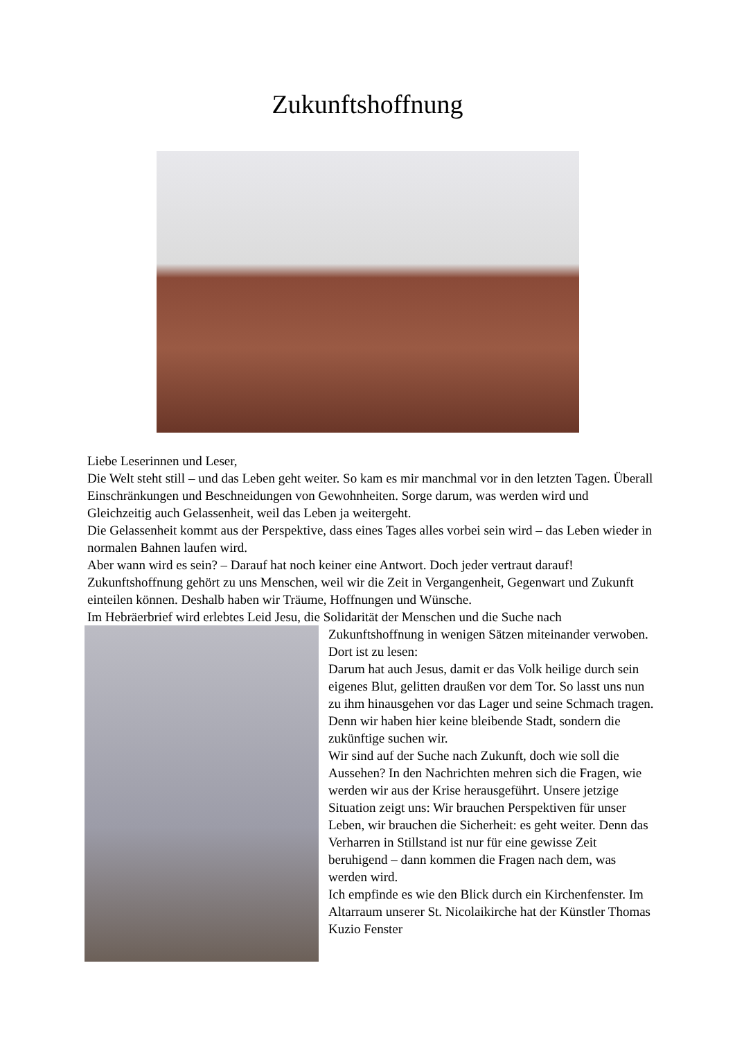Zukunftshoffnung
Liebe Leserinnen und Leser,
Die Welt steht still – und das Leben geht weiter. So kam es mir manchmal vor in den letzten Tagen. Überall Einschränkungen und Beschneidungen von Gewohnheiten. Sorge darum, was werden wird und Gleichzeitig auch Gelassenheit, weil das Leben ja weitergeht.
Die Gelassenheit kommt aus der Perspektive, dass eines Tages alles vorbei sein wird – das Leben wieder in normalen Bahnen laufen wird.
Aber wann wird es sein? – Darauf hat noch keiner eine Antwort. Doch jeder vertraut darauf! Zukunftshoffnung gehört zu uns Menschen, weil wir die Zeit in Vergangenheit, Gegenwart und Zukunft einteilen können. Deshalb haben wir Träume, Hoffnungen und Wünsche.
Im Hebräerbrief wird erlebtes Leid Jesu, die Solidarität der Menschen und die Suche nach
Zukunftshoffnung in wenigen Sätzen miteinander verwoben. Dort ist zu lesen:
Darum hat auch Jesus, damit er das Volk heilige durch sein eigenes Blut, gelitten draußen vor dem Tor. So lasst uns nun zu ihm hinausgehen vor das Lager und seine Schmach tragen. Denn wir haben hier keine bleibende Stadt, sondern die zukünftige suchen wir.
Wir sind auf der Suche nach Zukunft, doch wie soll die Aussehen? In den Nachrichten mehren sich die Fragen, wie werden wir aus der Krise herausgeführt. Unsere jetzige Situation zeigt uns: Wir brauchen Perspektiven für unser Leben, wir brauchen die Sicherheit: es geht weiter. Denn das Verharren in Stillstand ist nur für eine gewisse Zeit beruhigend – dann kommen die Fragen nach dem, was werden wird.
Ich empfinde es wie den Blick durch ein Kirchenfenster. Im Altarraum unserer St. Nicolaikirche hat der Künstler Thomas Kuzio Fenster